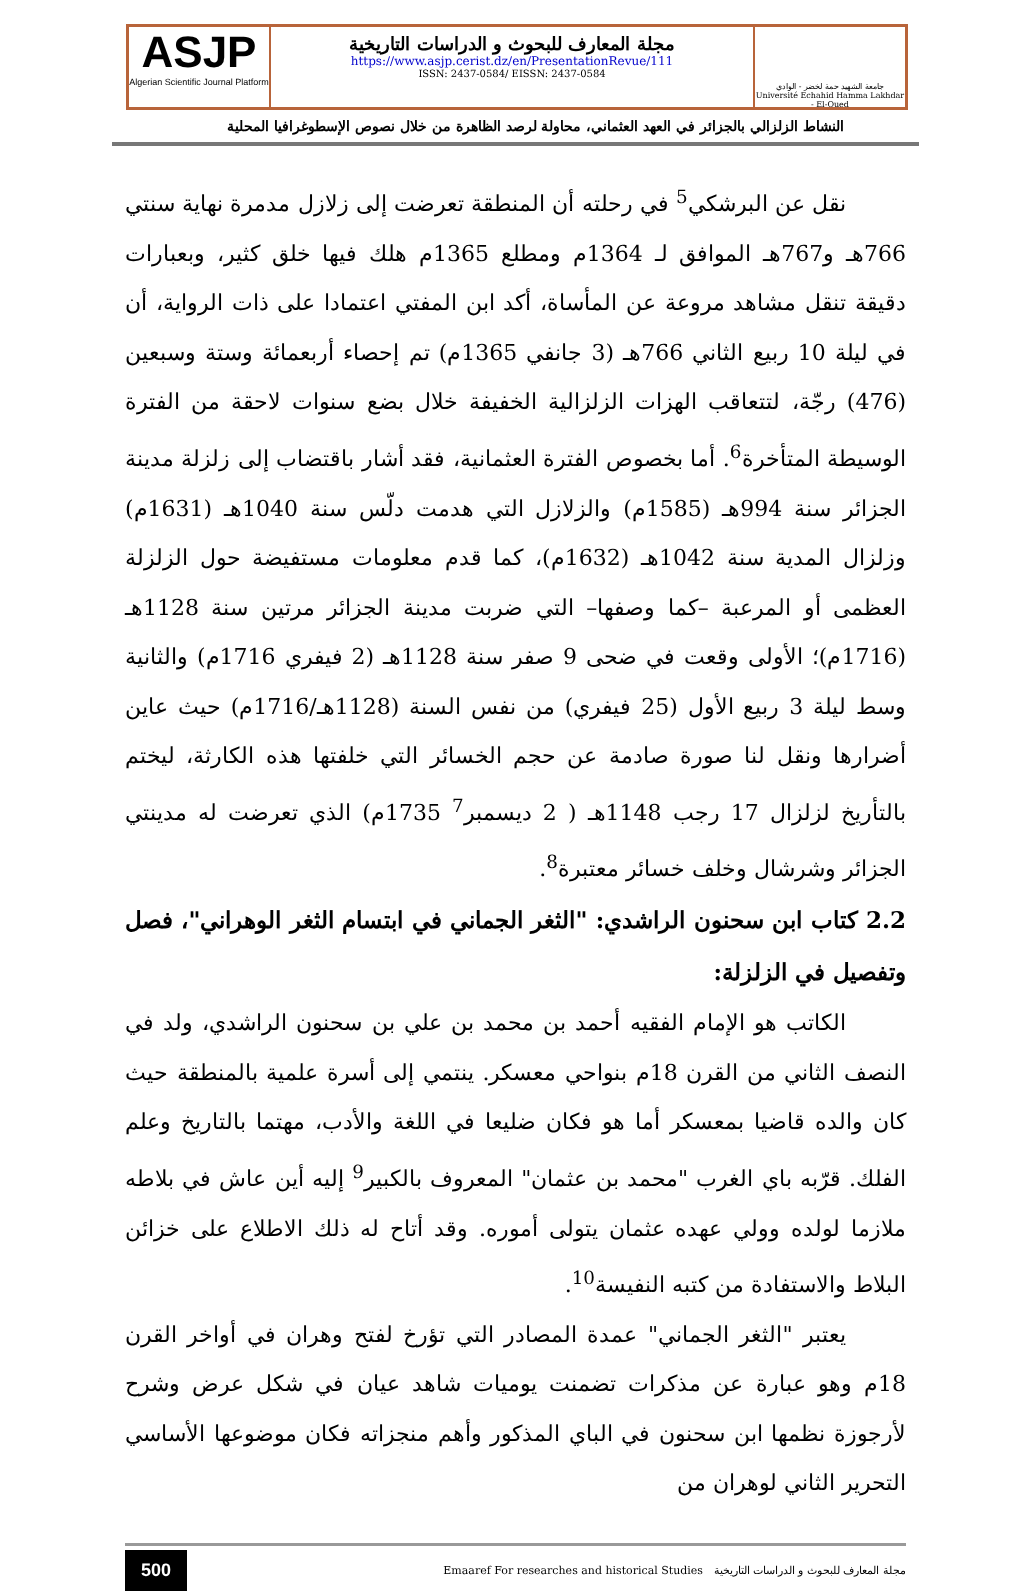ASJP
Algerian Scientific Journal Platform
مجلة المعارف للبحوث و الدراسات التاريخية
https://www.asjp.cerist.dz/en/PresentationRevue/111
ISSN: 2437-0584/ EISSN: 2437-0584
جامعة الشهيد حمة لخضر - الوادي
Université Echahid Hamma Lakhdar - El-Oued
النشاط الزلزالي بالجزائر في العهد العثماني، محاولة لرصد الظاهرة من خلال نصوص الإسطوغرافيا المحلية
نقل عن البرشكي<sup>5</sup> في رحلته أن المنطقة تعرضت إلى زلازل مدمرة نهاية سنتي 766هـ و767هـ الموافق لـ 1364م ومطلع 1365م هلك فيها خلق كثير، وبعبارات دقيقة تنقل مشاهد مروعة عن المأساة، أكد ابن المفتي اعتمادا على ذات الرواية، أن في ليلة 10 ربيع الثاني 766هـ (3 جانفي 1365م) تم إحصاء أربعمائة وستة وسبعين (476) رجّة، لتتعاقب الهزات الزلزالية الخفيفة خلال بضع سنوات لاحقة من الفترة الوسيطة المتأخرة<sup>6</sup>. أما بخصوص الفترة العثمانية، فقد أشار باقتضاب إلى زلزلة مدينة الجزائر سنة 994هـ (1585م) والزلازل التي هدمت دلّس سنة 1040هـ (1631م) وزلزال المدية سنة 1042هـ (1632م)، كما قدم معلومات مستفيضة حول الزلزلة العظمى أو المرعبة –كما وصفها– التي ضربت مدينة الجزائر مرتين سنة 1128هـ (1716م)؛ الأولى وقعت في ضحى 9 صفر سنة 1128هـ (2 فيفري 1716م) والثانية وسط ليلة 3 ربيع الأول (25 فيفري) من نفس السنة (1128هـ/1716م) حيث عاين أضرارها ونقل لنا صورة صادمة عن حجم الخسائر التي خلفتها هذه الكارثة، ليختم بالتأريخ لزلزال 17 رجب 1148هـ ( 2 ديسمبر<sup>7</sup> 1735م) الذي تعرضت له مدينتي الجزائر وشرشال وخلف خسائر معتبرة<sup>8</sup>.
2.2 كتاب ابن سحنون الراشدي: "الثغر الجماني في ابتسام الثغر الوهراني"، فصل وتفصيل في الزلزلة:
الكاتب هو الإمام الفقيه أحمد بن محمد بن علي بن سحنون الراشدي، ولد في النصف الثاني من القرن 18م بنواحي معسكر. ينتمي إلى أسرة علمية بالمنطقة حيث كان والده قاضيا بمعسكر أما هو فكان ضليعا في اللغة والأدب، مهتما بالتاريخ وعلم الفلك. قرّبه باي الغرب "محمد بن عثمان" المعروف بالكبير<sup>9</sup> إليه أين عاش في بلاطه ملازما لولده وولي عهده عثمان يتولى أموره. وقد أتاح له ذلك الاطلاع على خزائن البلاط والاستفادة من كتبه النفيسة<sup>10</sup>.
يعتبر "الثغر الجماني" عمدة المصادر التي تؤرخ لفتح وهران في أواخر القرن 18م وهو عبارة عن مذكرات تضمنت يوميات شاهد عيان في شكل عرض وشرح لأرجوزة نظمها ابن سحنون في الباي المذكور وأهم منجزاته فكان موضوعها الأساسي التحرير الثاني لوهران من
500 مجلة المعارف للبحوث و الدراسات التاريخية Emaaref For researches and historical Studies